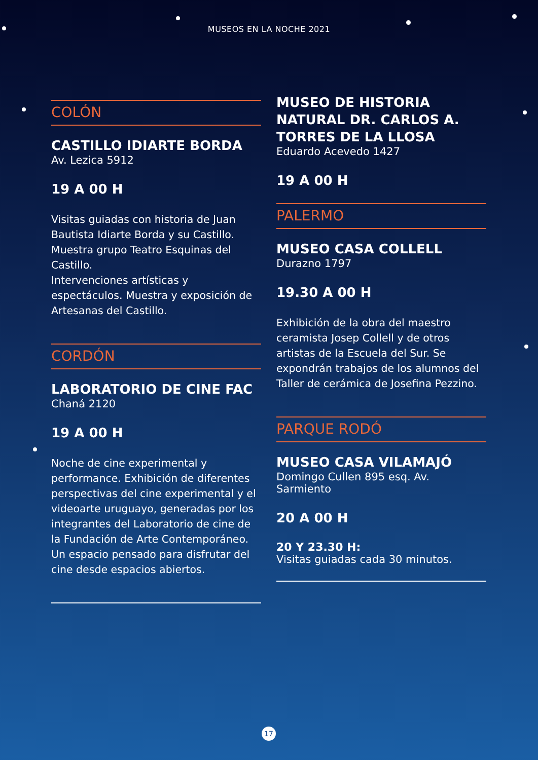MUSEOS EN LA NOCHE 2021
COLÓN
CASTILLO IDIARTE BORDA
Av. Lezica 5912
19 A 00 H
Visitas guiadas con historia de Juan Bautista Idiarte Borda y su Castillo. Muestra grupo Teatro Esquinas del Castillo.
Intervenciones artísticas y espectáculos. Muestra y exposición de Artesanas del Castillo.
CORDÓN
LABORATORIO DE CINE FAC
Chaná 2120
19 A 00 H
Noche de cine experimental y performance. Exhibición de diferentes perspectivas del cine experimental y el videoarte uruguayo, generadas por los integrantes del Laboratorio de cine de la Fundación de Arte Contemporáneo. Un espacio pensado para disfrutar del cine desde espacios abiertos.
MUSEO DE HISTORIA NATURAL DR. CARLOS A. TORRES DE LA LLOSA
Eduardo Acevedo 1427
19 A 00 H
PALERMO
MUSEO CASA COLLELL
Durazno 1797
19.30 A 00 H
Exhibición de la obra del maestro ceramista Josep Collell y de otros artistas de la Escuela del Sur. Se expondrán trabajos de los alumnos del Taller de cerámica de Josefina Pezzino.
PARQUE RODÓ
MUSEO CASA VILAMAJÓ
Domingo Cullen 895 esq. Av. Sarmiento
20 A 00 H
20 Y 23.30 H:
Visitas guiadas cada 30 minutos.
17